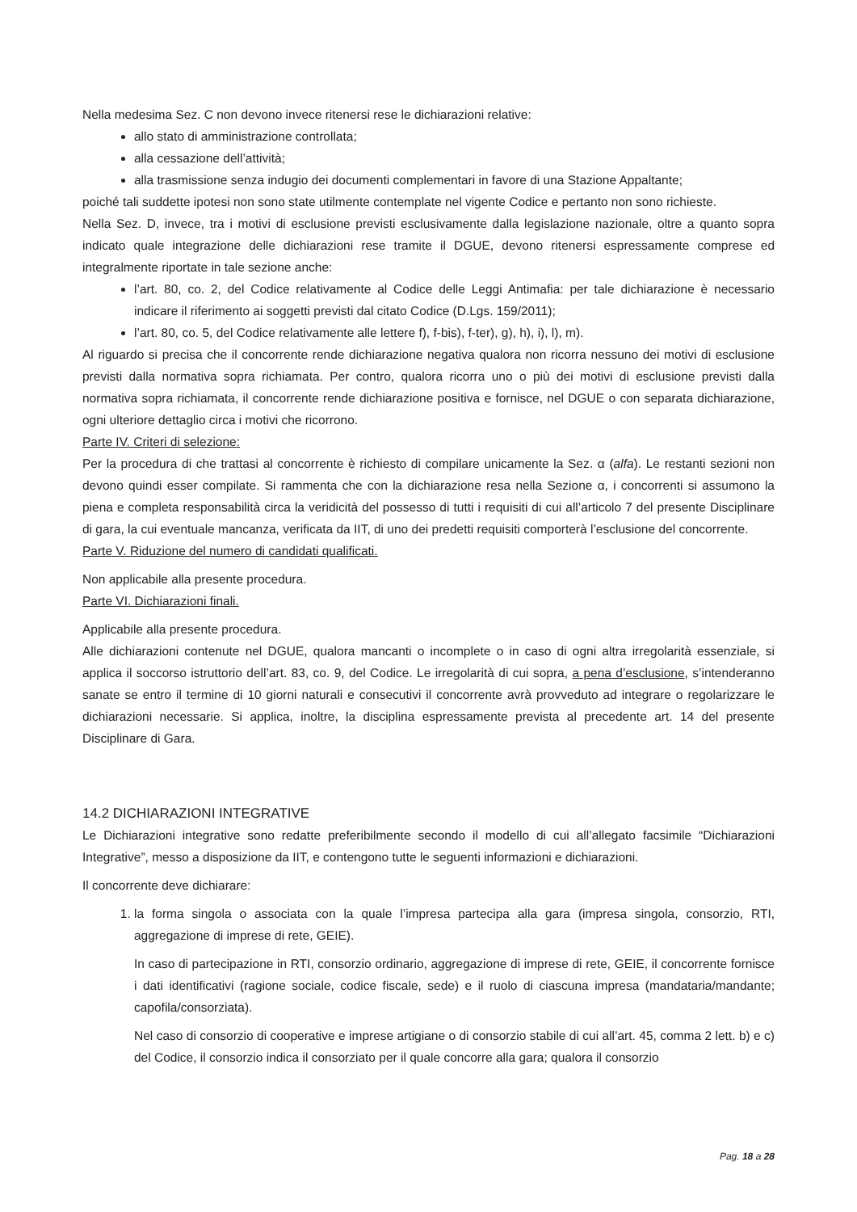Nella medesima Sez. C non devono invece ritenersi rese le dichiarazioni relative:
allo stato di amministrazione controllata;
alla cessazione dell’attività;
alla trasmissione senza indugio dei documenti complementari in favore di una Stazione Appaltante;
poiché tali suddette ipotesi non sono state utilmente contemplate nel vigente Codice e pertanto non sono richieste.
Nella Sez. D, invece, tra i motivi di esclusione previsti esclusivamente dalla legislazione nazionale, oltre a quanto sopra indicato quale integrazione delle dichiarazioni rese tramite il DGUE, devono ritenersi espressamente comprese ed integralmente riportate in tale sezione anche:
l’art. 80, co. 2, del Codice relativamente al Codice delle Leggi Antimafia: per tale dichiarazione è necessario indicare il riferimento ai soggetti previsti dal citato Codice (D.Lgs. 159/2011);
l’art. 80, co. 5, del Codice relativamente alle lettere f), f-bis), f-ter), g), h), i), l), m).
Al riguardo si precisa che il concorrente rende dichiarazione negativa qualora non ricorra nessuno dei motivi di esclusione previsti dalla normativa sopra richiamata. Per contro, qualora ricorra uno o più dei motivi di esclusione previsti dalla normativa sopra richiamata, il concorrente rende dichiarazione positiva e fornisce, nel DGUE o con separata dichiarazione, ogni ulteriore dettaglio circa i motivi che ricorrono.
Parte IV. Criteri di selezione:
Per la procedura di che trattasi al concorrente è richiesto di compilare unicamente la Sez. α (alfa). Le restanti sezioni non devono quindi esser compilate. Si rammenta che con la dichiarazione resa nella Sezione α, i concorrenti si assumono la piena e completa responsabilità circa la veridicità del possesso di tutti i requisiti di cui all’articolo 7 del presente Disciplinare di gara, la cui eventuale mancanza, verificata da IIT, di uno dei predetti requisiti comporterà l’esclusione del concorrente.
Parte V. Riduzione del numero di candidati qualificati.
Non applicabile alla presente procedura.
Parte VI. Dichiarazioni finali.
Applicabile alla presente procedura.
Alle dichiarazioni contenute nel DGUE, qualora mancanti o incomplete o in caso di ogni altra irregolarità essenziale, si applica il soccorso istruttorio dell’art. 83, co. 9, del Codice. Le irregolarità di cui sopra, a pena d’esclusione, s’intenderanno sanate se entro il termine di 10 giorni naturali e consecutivi il concorrente avrà provveduto ad integrare o regolarizzare le dichiarazioni necessarie. Si applica, inoltre, la disciplina espressamente prevista al precedente art. 14 del presente Disciplinare di Gara.
14.2 DICHIARAZIONI INTEGRATIVE
Le Dichiarazioni integrative sono redatte preferibilmente secondo il modello di cui all’allegato facsimile “Dichiarazioni Integrative”, messo a disposizione da IIT, e contengono tutte le seguenti informazioni e dichiarazioni.
Il concorrente deve dichiarare:
1. la forma singola o associata con la quale l’impresa partecipa alla gara (impresa singola, consorzio, RTI, aggregazione di imprese di rete, GEIE).
In caso di partecipazione in RTI, consorzio ordinario, aggregazione di imprese di rete, GEIE, il concorrente fornisce i dati identificativi (ragione sociale, codice fiscale, sede) e il ruolo di ciascuna impresa (mandataria/mandante; capofila/consorziata).
Nel caso di consorzio di cooperative e imprese artigiane o di consorzio stabile di cui all’art. 45, comma 2 lett. b) e c) del Codice, il consorzio indica il consorziato per il quale concorre alla gara; qualora il consorzio
Pag. 18 a 28